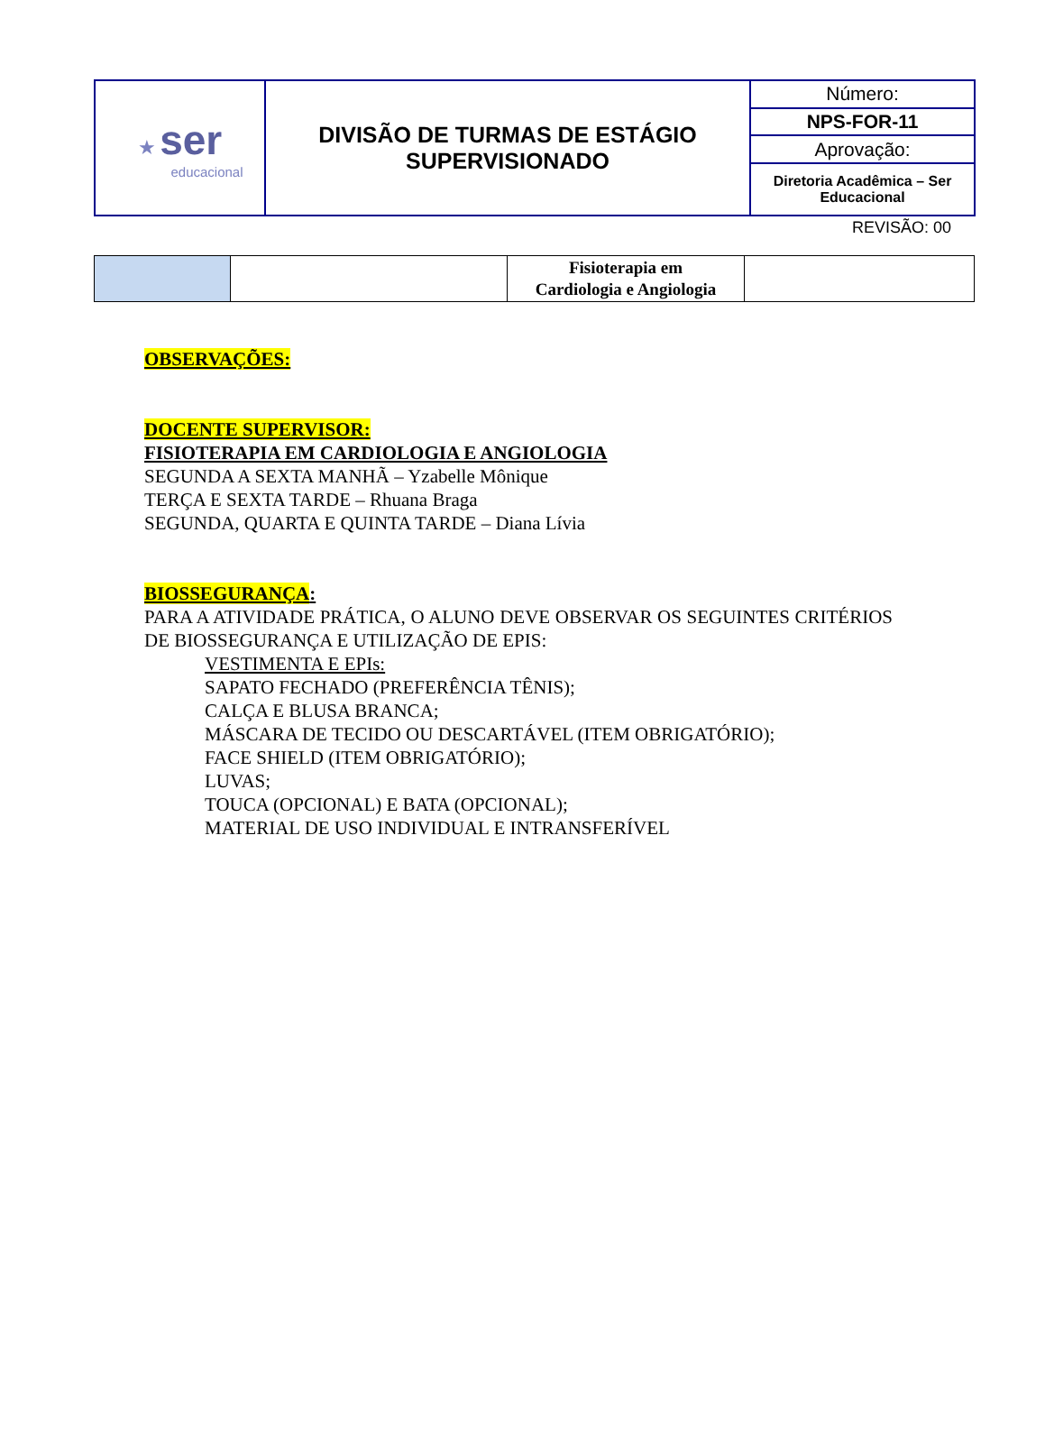| ★ ser educacional | DIVISÃO DE TURMAS DE ESTÁGIO SUPERVISIONADO | Número: |
| | | NPS-FOR-11 |
| | | Aprovação: |
| | | Diretoria Acadêmica – Ser Educacional |
REVISÃO: 00
| | | Fisioterapia em Cardiologia e Angiologia | |
OBSERVAÇÕES:
DOCENTE SUPERVISOR:
FISIOTERAPIA EM CARDIOLOGIA E ANGIOLOGIA
SEGUNDA A SEXTA MANHÃ – Yzabelle Mônique
TERÇA E SEXTA TARDE – Rhuana Braga
SEGUNDA, QUARTA E QUINTA TARDE – Diana Lívia
BIOSSEGURANÇA:
PARA A ATIVIDADE PRÁTICA, O ALUNO DEVE OBSERVAR OS SEGUINTES CRITÉRIOS DE BIOSSEGURANÇA E UTILIZAÇÃO DE EPIS:
VESTIMENTA E EPIs:
SAPATO FECHADO (PREFERÊNCIA TÊNIS);
CALÇA E BLUSA BRANCA;
MÁSCARA DE TECIDO OU DESCARTÁVEL (ITEM OBRIGATÓRIO);
FACE SHIELD (ITEM OBRIGATÓRIO);
LUVAS;
TOUCA (OPCIONAL) E BATA (OPCIONAL);
MATERIAL DE USO INDIVIDUAL E INTRANSFERÍVEL